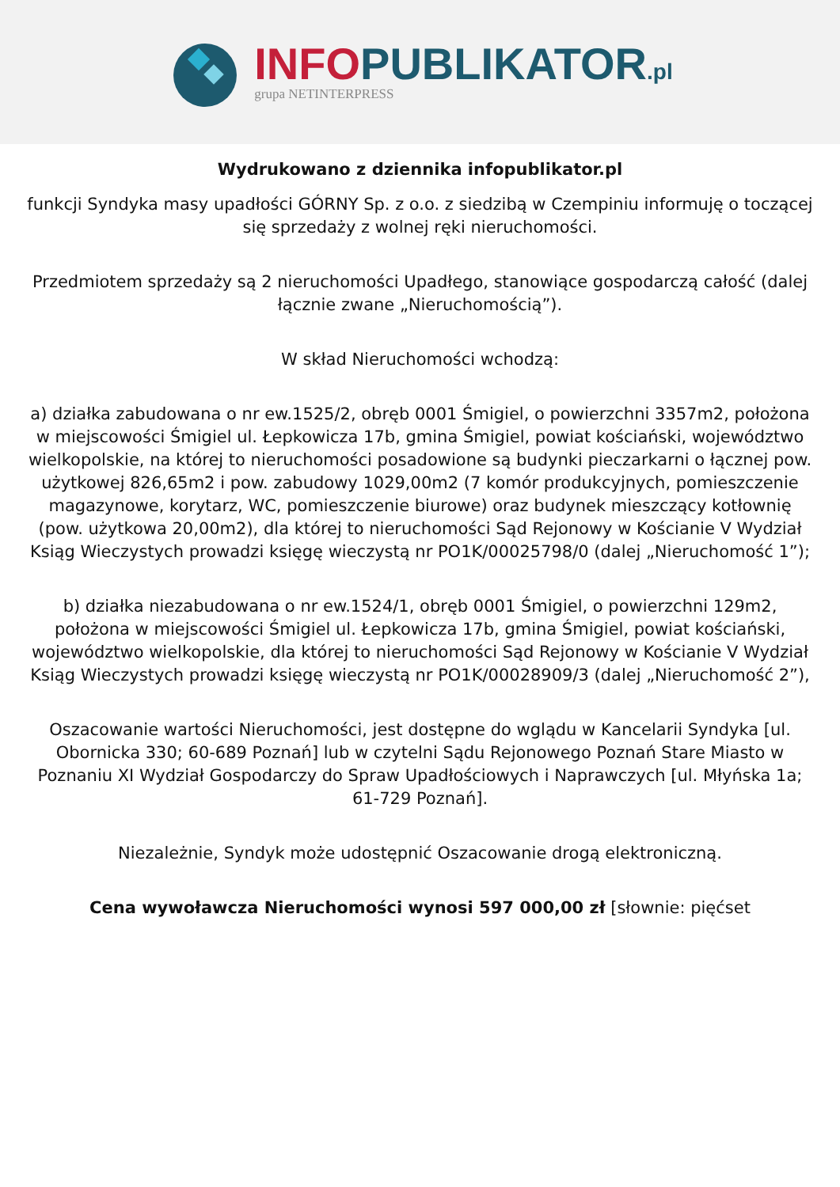INFO PUBLIKATOR.pl
grupa NETINTERPRESS
Wydrukowano z dziennika infopublikator.pl
funkcji Syndyka masy upadłości GÓRNY Sp. z o.o. z siedzibą w Czempiniu informuję o toczącej się sprzedaży z wolnej ręki nieruchomości.
Przedmiotem sprzedaży są 2 nieruchomości Upadłego, stanowiące gospodarczą całość (dalej łącznie zwane „Nieruchomością”).
W skład Nieruchomości wchodzą:
a) działka zabudowana o nr ew.1525/2, obręb 0001 Śmigiel, o powierzchni 3357m2, położona w miejscowości Śmigiel ul. Łepkowicza 17b, gmina Śmigiel, powiat kościański, województwo wielkopolskie, na której to nieruchomości posadowione są budynki pieczarkarni o łącznej pow. użytkowej 826,65m2 i pow. zabudowy 1029,00m2 (7 komór produkcyjnych, pomieszczenie magazynowe, korytarz, WC, pomieszczenie biurowe) oraz budynek mieszczący kotłownię (pow. użytkowa 20,00m2), dla której to nieruchomości Sąd Rejonowy w Kościanie V Wydział Ksiąg Wieczystych prowadzi księgę wieczystą nr PO1K/00025798/0 (dalej „Nieruchomość 1”);
b) działka niezabudowana o nr ew.1524/1, obręb 0001 Śmigiel, o powierzchni 129m2, położona w miejscowości Śmigiel ul. Łepkowicza 17b, gmina Śmigiel, powiat kościański, województwo wielkopolskie, dla której to nieruchomości Sąd Rejonowy w Kościanie V Wydział Ksiąg Wieczystych prowadzi księgę wieczystą nr PO1K/00028909/3 (dalej „Nieruchomość 2”),
Oszacowanie wartości Nieruchomości, jest dostępne do wglądu w Kancelarii Syndyka [ul. Obornicka 330; 60-689 Poznań] lub w czytelni Sądu Rejonowego Poznań Stare Miasto w Poznaniu XI Wydział Gospodarczy do Spraw Upadłościowych i Naprawczych [ul. Młyńska 1a; 61-729 Poznań].
Niezależnie, Syndyk może udostępnić Oszacowanie drogą elektroniczną.
Cena wywoławcza Nieruchomości wynosi 597 000,00 zł [słownie: pięćset